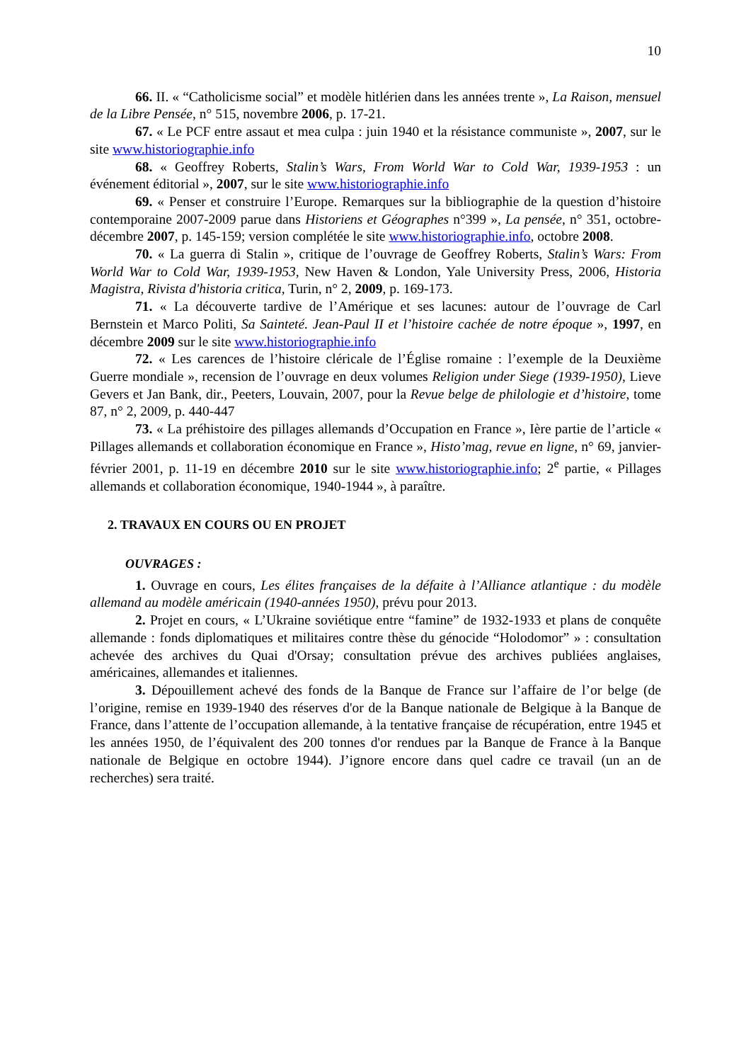10
66. II. « “Catholicisme social” et modèle hitlérien dans les années trente », La Raison, mensuel de la Libre Pensée, n° 515, novembre 2006, p. 17-21.
67. « Le PCF entre assaut et mea culpa : juin 1940 et la résistance communiste », 2007, sur le site www.historiographie.info
68. « Geoffrey Roberts, Stalin’s Wars, From World War to Cold War, 1939-1953 : un événement éditorial », 2007, sur le site www.historiographie.info
69. « Penser et construire l’Europe. Remarques sur la bibliographie de la question d’histoire contemporaine 2007-2009 parue dans Historiens et Géographes n°399 », La pensée, n° 351, octobre-décembre 2007, p. 145-159; version complétée le site www.historiographie.info, octobre 2008.
70. « La guerra di Stalin », critique de l’ouvrage de Geoffrey Roberts, Stalin’s Wars: From World War to Cold War, 1939-1953, New Haven & London, Yale University Press, 2006, Historia Magistra, Rivista d'historia critica, Turin, n° 2, 2009, p. 169-173.
71. « La découverte tardive de l’Amérique et ses lacunes: autour de l’ouvrage de Carl Bernstein et Marco Politi, Sa Sainteté. Jean-Paul II et l’histoire cachée de notre époque », 1997, en décembre 2009 sur le site www.historiographie.info
72. « Les carences de l’histoire cléricale de l’Église romaine : l’exemple de la Deuxième Guerre mondiale », recension de l’ouvrage en deux volumes Religion under Siege (1939-1950), Lieve Gevers et Jan Bank, dir., Peeters, Louvain, 2007, pour la Revue belge de philologie et d’histoire, tome 87, n° 2, 2009, p. 440-447
73. « La préhistoire des pillages allemands d’Occupation en France », Ière partie de l’article « Pillages allemands et collaboration économique en France », Histo’mag, revue en ligne, n° 69, janvier-février 2001, p. 11-19 en décembre 2010 sur le site www.historiographie.info; 2<sup>e</sup> partie, « Pillages allemands et collaboration économique, 1940-1944 », à paraître.
2. TRAVAUX EN COURS OU EN PROJET
OUVRAGES :
1. Ouvrage en cours, Les élites françaises de la défaite à l’Alliance atlantique : du modèle allemand au modèle américain (1940-années 1950), prévu pour 2013.
2. Projet en cours, « L’Ukraine soviétique entre “famine” de 1932-1933 et plans de conquête allemande : fonds diplomatiques et militaires contre thèse du génocide “Holodomor” » : consultation achevée des archives du Quai d'Orsay; consultation prévue des archives publiées anglaises, américaines, allemandes et italiennes.
3. Dépouillement achevé des fonds de la Banque de France sur l’affaire de l’or belge (de l’origine, remise en 1939-1940 des réserves d'or de la Banque nationale de Belgique à la Banque de France, dans l’attente de l’occupation allemande, à la tentative française de récupération, entre 1945 et les années 1950, de l’équivalent des 200 tonnes d'or rendues par la Banque de France à la Banque nationale de Belgique en octobre 1944). J’ignore encore dans quel cadre ce travail (un an de recherches) sera traité.